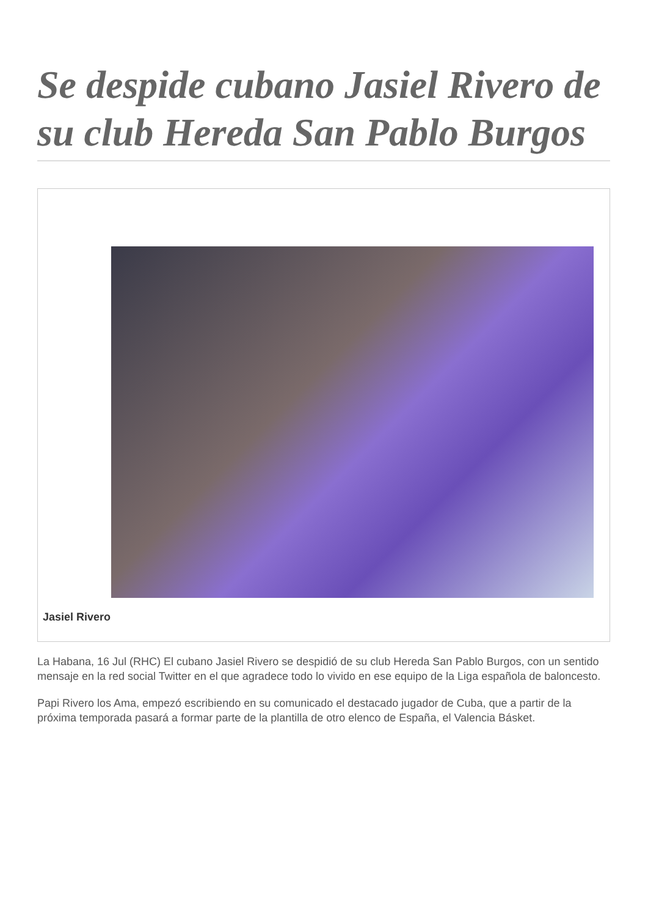Se despide cubano Jasiel Rivero de su club Hereda San Pablo Burgos
Jasiel Rivero
La Habana, 16 Jul (RHC) El cubano Jasiel Rivero se despidió de su club Hereda San Pablo Burgos, con un sentido mensaje en la red social Twitter en el que agradece todo lo vivido en ese equipo de la Liga española de baloncesto.
Papi Rivero los Ama, empezó escribiendo en su comunicado el destacado jugador de Cuba, que a partir de la próxima temporada pasará a formar parte de la plantilla de otro elenco de España, el Valencia Básket.